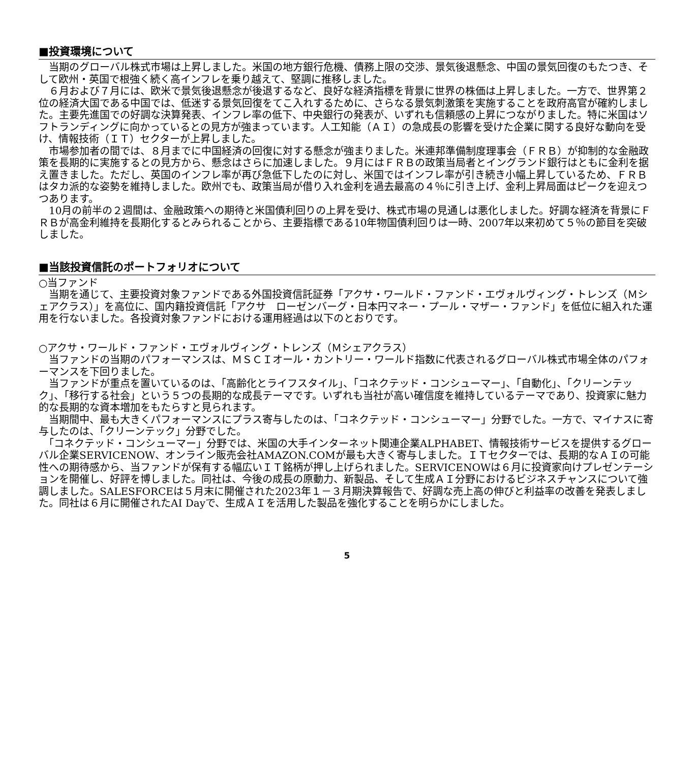■投資環境について
　当期のグローバル株式市場は上昇しました。米国の地方銀行危機、債務上限の交渉、景気後退懸念、中国の景気回復のもたつき、そして欧州・英国で根強く続く高インフレを乗り越えて、堅調に推移しました。
　６月および７月には、欧米で景気後退懸念が後退するなど、良好な経済指標を背景に世界の株価は上昇しました。一方で、世界第２位の経済大国である中国では、低迷する景気回復をてこ入れするために、さらなる景気刺激策を実施することを政府高官が確約しました。主要先進国での好調な決算発表、インフレ率の低下、中央銀行の発表が、いずれも信頼感の上昇につながりました。特に米国はソフトランディングに向かっているとの見方が強まっています。人工知能（ＡＩ）の急成長の影響を受けた企業に関する良好な動向を受け、情報技術（ＩＴ）セクターが上昇しました。
　市場参加者の間では、８月までに中国経済の回復に対する懸念が強まりました。米連邦準備制度理事会（ＦＲＢ）が抑制的な金融政策を長期的に実施するとの見方から、懸念はさらに加速しました。９月にはＦＲＢの政策当局者とイングランド銀行はともに金利を据え置きました。ただし、英国のインフレ率が再び急低下したのに対し、米国ではインフレ率が引き続き小幅上昇しているため、ＦＲＢはタカ派的な姿勢を維持しました。欧州でも、政策当局が借り入れ金利を過去最高の４％に引き上げ、金利上昇局面はピークを迎えつつあります。
　10月の前半の２週間は、金融政策への期待と米国債利回りの上昇を受け、株式市場の見通しは悪化しました。好調な経済を背景にＦＲＢが高金利維持を長期化するとみられることから、主要指標である10年物国債利回りは一時、2007年以来初めて５％の節目を突破しました。
■当該投資信託のポートフォリオについて
○当ファンド
　当期を通じて、主要投資対象ファンドである外国投資信託証券「アクサ・ワールド・ファンド・エヴォルヴィング・トレンズ（Ｍシェアクラス）」を高位に、国内籍投資信託「アクサ　ローゼンバーグ・日本円マネー・プール・マザー・ファンド」を低位に組入れた運用を行ないました。各投資対象ファンドにおける運用経過は以下のとおりです。
○アクサ・ワールド・ファンド・エヴォルヴィング・トレンズ（Ｍシェアクラス）
　当ファンドの当期のパフォーマンスは、ＭＳＣＩオール・カントリー・ワールド指数に代表されるグローバル株式市場全体のパフォーマンスを下回りました。
　当ファンドが重点を置いているのは、「高齢化とライフスタイル」、「コネクテッド・コンシューマー」、「自動化」、「クリーンテック」、「移行する社会」という５つの長期的な成長テーマです。いずれも当社が高い確信度を維持しているテーマであり、投資家に魅力的な長期的な資本増加をもたらすと見られます。
　当期間中、最も大きくパフォーマンスにプラス寄与したのは、「コネクテッド・コンシューマー」分野でした。一方で、マイナスに寄与したのは、「クリーンテック」分野でした。
　「コネクテッド・コンシューマー」分野では、米国の大手インターネット関連企業ALPHABET、情報技術サービスを提供するグローバル企業SERVICENOW、オンライン販売会社AMAZON.COMが最も大きく寄与しました。ＩＴセクターでは、長期的なＡＩの可能性への期待感から、当ファンドが保有する幅広いＩＴ銘柄が押し上げられました。SERVICENOWは６月に投資家向けプレゼンテーションを開催し、好評を博しました。同社は、今後の成長の原動力、新製品、そして生成ＡＩ分野におけるビジネスチャンスについて強調しました。SALESFORCEは５月末に開催された2023年１－３月期決算報告で、好調な売上高の伸びと利益率の改善を発表しました。同社は６月に開催されたAI Dayで、生成ＡＩを活用した製品を強化することを明らかにしました。
5